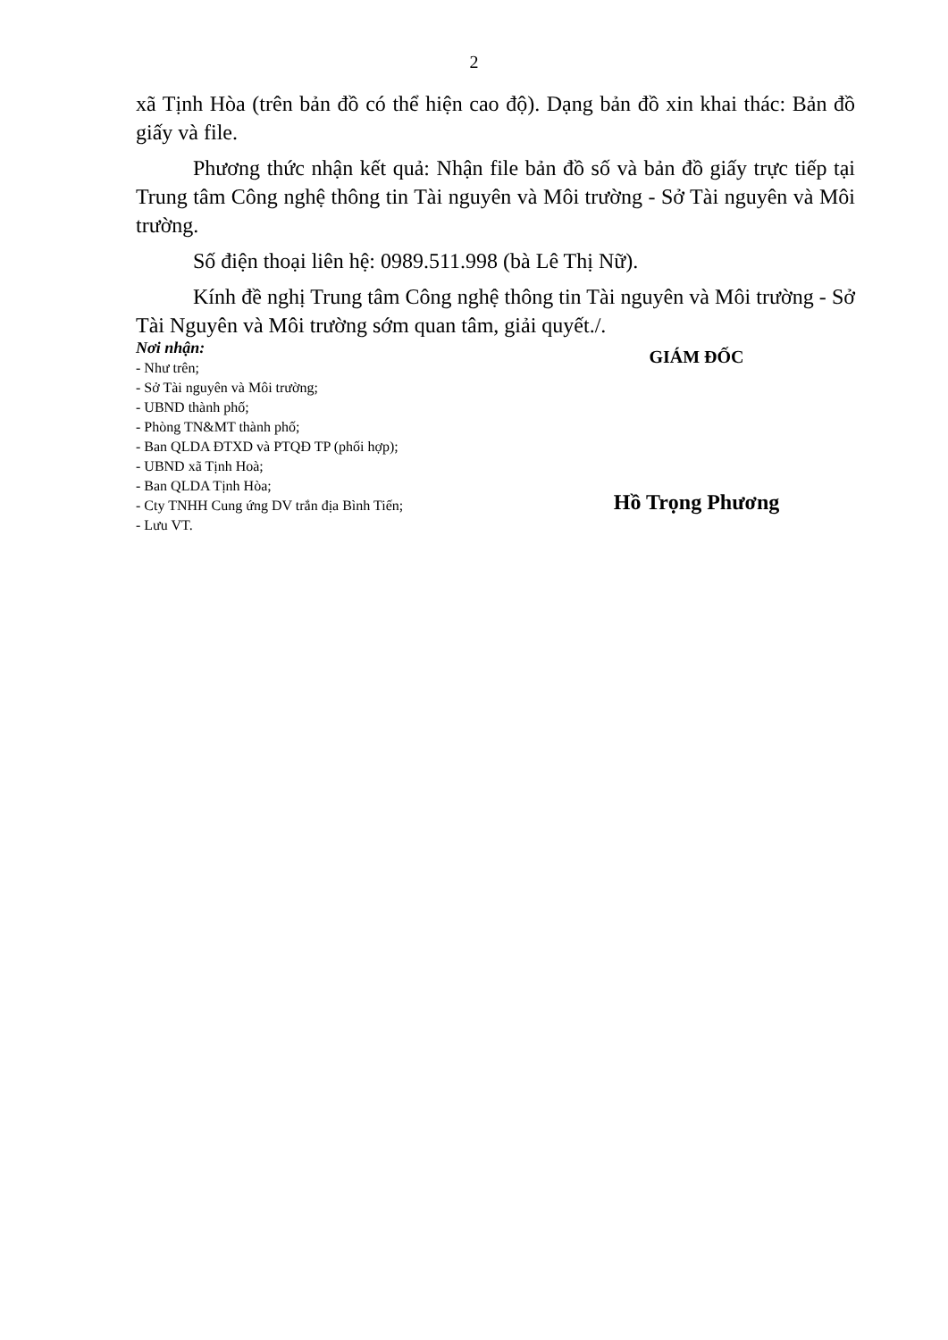2
xã Tịnh Hòa (trên bản đồ có thể hiện cao độ). Dạng bản đồ xin khai thác: Bản đồ giấy và file.
Phương thức nhận kết quả: Nhận file bản đồ số và bản đồ giấy trực tiếp tại Trung tâm Công nghệ thông tin Tài nguyên và Môi trường - Sở Tài nguyên và Môi trường.
Số điện thoại liên hệ: 0989.511.998 (bà Lê Thị Nữ).
Kính đề nghị Trung tâm Công nghệ thông tin Tài nguyên và Môi trường - Sở Tài Nguyên và Môi trường sớm quan tâm, giải quyết./.
Nơi nhận:
- Như trên;
- Sở Tài nguyên và Môi trường;
- UBND thành phố;
- Phòng TN&MT thành phố;
- Ban QLDA ĐTXD và PTQĐ TP (phối hợp);
- UBND xã Tịnh Hoà;
- Ban QLDA Tịnh Hòa;
- Cty TNHH Cung ứng DV trắn địa Bình Tiến;
- Lưu VT.
GIÁM ĐỐC
Hồ Trọng Phương